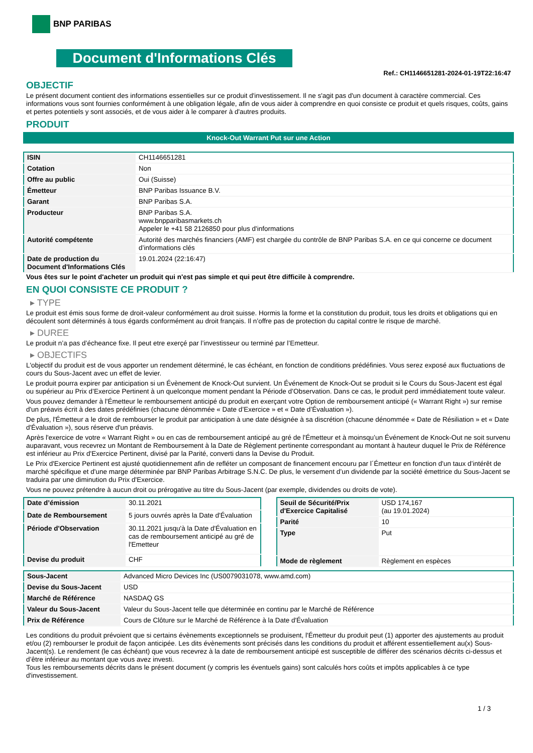BNP PARIBAS
Document d'Informations Clés
Ref.: CH1146651281-2024-01-19T22:16:47
OBJECTIF
Le présent document contient des informations essentielles sur ce produit d'investissement. Il ne s'agit pas d'un document à caractère commercial. Ces informations vous sont fournies conformément à une obligation légale, afin de vous aider à comprendre en quoi consiste ce produit et quels risques, coûts, gains et pertes potentiels y sont associés, et de vous aider à le comparer à d'autres produits.
PRODUIT
Knock-Out Warrant Put sur une Action
| ISIN | CH1146651281 |
| Cotation | Non |
| Offre au public | Oui (Suisse) |
| Émetteur | BNP Paribas Issuance B.V. |
| Garant | BNP Paribas S.A. |
| Producteur | BNP Paribas S.A. www.bnpparibasmarkets.ch Appeler le +41 58 2126850 pour plus d'informations |
| Autorité compétente | Autorité des marchés financiers (AMF) est chargée du contrôle de BNP Paribas S.A. en ce qui concerne ce document d’informations clés |
| Date de production du Document d'Informations Clés | 19.01.2024 (22:16:47) |
Vous êtes sur le point d'acheter un produit qui n'est pas simple et qui peut être difficile à comprendre.
EN QUOI CONSISTE CE PRODUIT ?
▸ TYPE
Le produit est émis sous forme de droit-valeur conformément au droit suisse. Hormis la forme et la constitution du produit, tous les droits et obligations qui en découlent sont déterminés à tous égards conformément au droit français. Il n’offre pas de protection du capital contre le risque de marché.
▸ DUREE
Le produit n’a pas d’écheance fixe. Il peut etre exerçé par l’investisseur ou terminé par l’Emetteur.
▸ OBJECTIFS
L'objectif du produit est de vous apporter un rendement déterminé, le cas échéant, en fonction de conditions prédéfinies. Vous serez exposé aux fluctuations de cours du Sous-Jacent avec un effet de levier.
Le produit pourra expirer par anticipation si un Évènement de Knock-Out survient. Un Événement de Knock-Out se produit si le Cours du Sous-Jacent est égal ou supérieur au Prix d’Exercice Pertinent à un quelconque moment pendant la Période d’Observation. Dans ce cas, le produit perd immédiatement toute valeur.
Vous pouvez demander à l'Émetteur le remboursement anticipé du produit en exerçant votre Option de remboursement anticipé (« Warrant Right ») sur remise d'un préavis écrit à des dates prédéfinies (chacune dénommée « Date d’Exercice » et « Date d’Évaluation »).
De plus, l'Émetteur a le droit de rembourser le produit par anticipation à une date désignée à sa discrétion (chacune dénommée « Date de Résiliation » et « Date d'Évaluation »), sous réserve d'un préavis.
Après l'exercice de votre « Warrant Right » ou en cas de remboursement anticipé au gré de l'Émetteur et à moinsqu’un Événement de Knock-Out ne soit survenu auparavant, vous recevrez un Montant de Remboursement à la Date de Règlement pertinente correspondant au montant à hauteur duquel le Prix de Référence est inférieur au Prix d'Exercice Pertinent, divisé par la Parité, converti dans la Devise du Produit.
Le Prix d'Exercice Pertinent est ajusté quotidiennement afin de refléter un composant de financement encouru par l´Émetteur en fonction d'un taux d’intérêt de marché spécifique et d'une marge déterminée par BNP Paribas Arbitrage S.N.C. De plus, le versement d’un dividende par la société émettrice du Sous-Jacent se traduira par une diminution du Prix d'Exercice.
Vous ne pouvez prétendre à aucun droit ou prérogative au titre du Sous-Jacent (par exemple, dividendes ou droits de vote).
| Date d’émission | 30.11.2021 |
| Date de Remboursement | 5 jours ouvrés après la Date d'Évaluation |
| Période d'Observation | 30.11.2021 jusqu'à la Date d'Évaluation en cas de remboursement anticipé au gré de l'Emetteur |
| Devise du produit | CHF |
| Seuil de Sécurité/Prix d'Exercice Capitalisé | USD 174,167 (au 19.01.2024) |
| Parité | 10 |
| Type | Put |
| Mode de règlement | Règlement en espèces |
| Sous-Jacent | Advanced Micro Devices Inc (US0079031078, www.amd.com) |
| Devise du Sous-Jacent | USD |
| Marché de Référence | NASDAQ GS |
| Valeur du Sous-Jacent | Valeur du Sous-Jacent telle que déterminée en continu par le Marché de Référence |
| Prix de Référence | Cours de Clôture sur le Marché de Référence à la Date d'Évaluation |
Les conditions du produit prévoient que si certains évènements exceptionnels se produisent, l'Émetteur du produit peut (1) apporter des ajustements au produit et/ou (2) rembourser le produit de façon anticipée. Les dits évènements sont précisés dans les conditions du produit et afférent essentiellement au(x) Sous-Jacent(s). Le rendement (le cas échéant) que vous recevrez à la date de remboursement anticipé est susceptible de différer des scénarios décrits ci-dessus et d’être inférieur au montant que vous avez investi.
Tous les remboursements décrits dans le présent document (y compris les éventuels gains) sont calculés hors coûts et impôts applicables à ce type d'investissement.
1 / 3